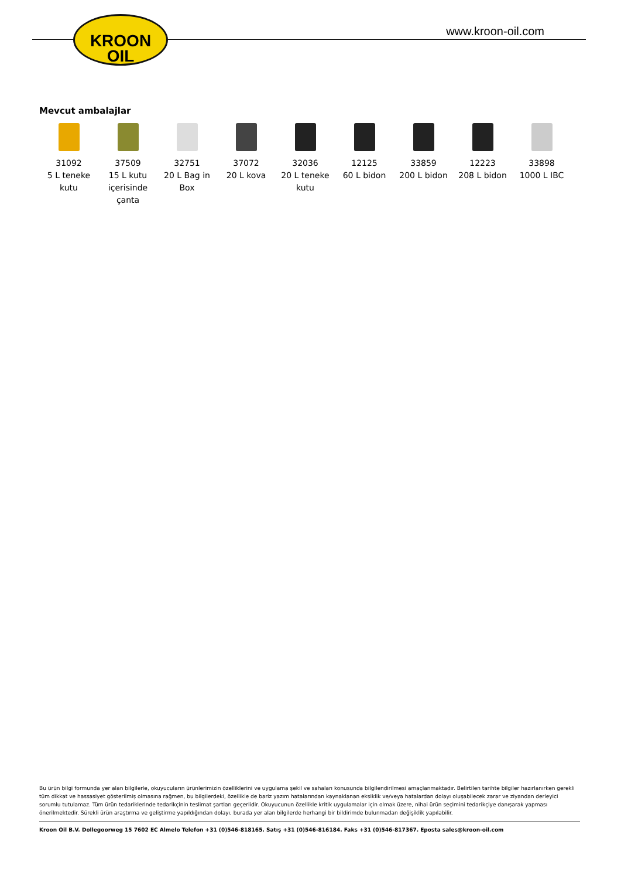KROON
OIL
www.kroon-oil.com
Mevcut ambalajlar
31092
5 L teneke kutu
37509
15 L kutu içerisinde çanta
32751
20 L Bag in Box
37072
20 L kova
32036
20 L teneke kutu
12125
60 L bidon
33859
200 L bidon
12223
208 L bidon
33898
1000 L IBC
Bu ürün bilgi formunda yer alan bilgilerle, okuyucuların ürünlerimizin özelliklerini ve uygulama şekil ve sahaları konusunda bilgilendirilmesi amaçlanmaktadır. Belirtilen tarihte bilgiler hazırlanırken gerekli tüm dikkat ve hassasiyet gösterilmiş olmasına rağmen, bu bilgilerdeki, özellikle de bariz yazım hatalarından kaynaklanan eksiklik ve/veya hatalardan dolayı oluşabilecek zarar ve ziyandan derleyici sorumlu tutulamaz. Tüm ürün tedariklerinde tedarikçinin teslimat şartları geçerlidir. Okuyucunun özellikle kritik uygulamalar için olmak üzere, nihai ürün seçimini tedarikçiye danışarak yapması önerilmektedir. Sürekli ürün araştırma ve geliştirme yapıldığından dolayı, burada yer alan bilgilerde herhangi bir bildirimde bulunmadan değişiklik yapılabilir.
Kroon Oil B.V. Dollegoorweg 15 7602 EC Almelo Telefon +31 (0)546-818165. Satış +31 (0)546-816184. Faks +31 (0)546-817367. Eposta sales@kroon-oil.com